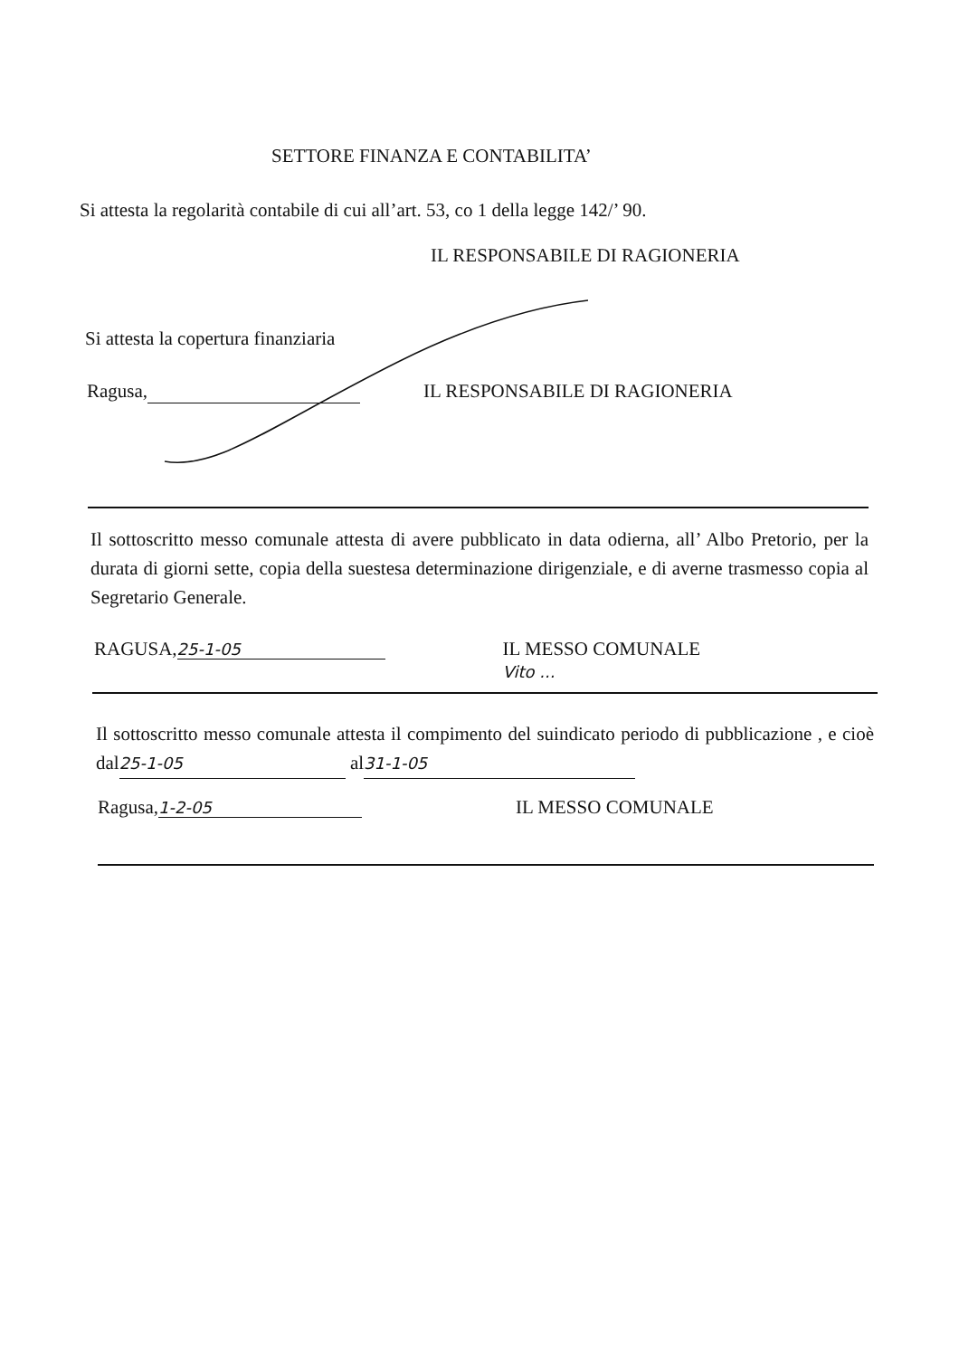SETTORE FINANZA E CONTABILITA’
Si attesta la regolarità contabile di cui all’art. 53, co 1 della legge 142/’ 90.
IL RESPONSABILE DI RAGIONERIA
Si attesta la copertura finanziaria
Ragusa, IL RESPONSABILE DI RAGIONERIA
Il sottoscritto messo comunale attesta di avere pubblicato in data odierna, all’ Albo Pretorio, per la durata di giorni sette, copia della suestesa determinazione dirigenziale, e di averne trasmesso copia al Segretario Generale.
RAGUSA, 25-1-05 IL MESSO COMUNALE
Vito ...
Il sottoscritto messo comunale attesta il compimento del suindicato periodo di pubblicazione , e cioè dal 25-1-05 al 31-1-05
Ragusa, 1-2-05 IL MESSO COMUNALE